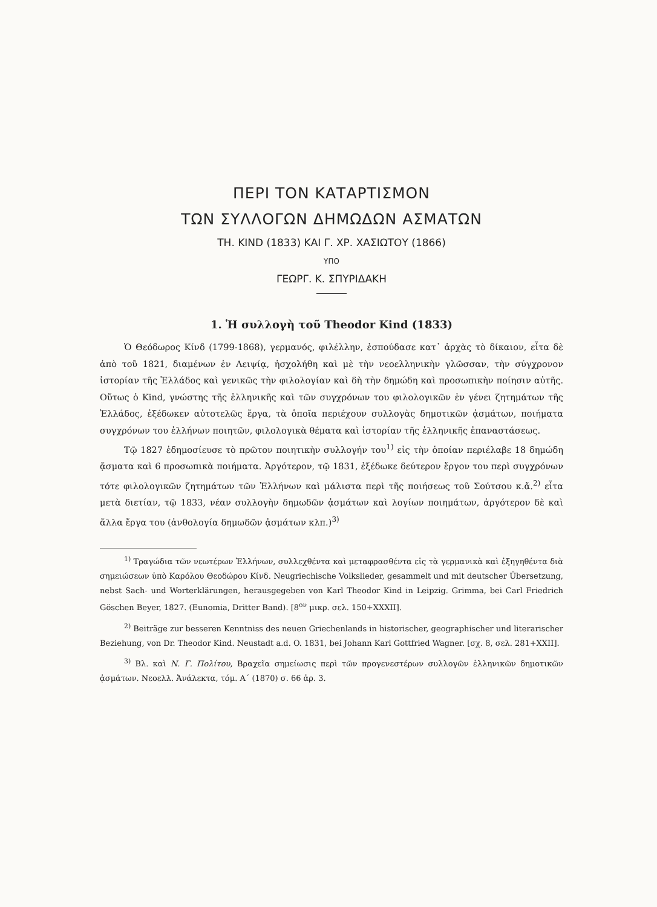ΠΕΡΙ ΤΟΝ ΚΑΤΑΡΤΙΣΜΟΝ
ΤΩΝ ΣΥΛΛΟΓΩΝ ΔΗΜΩΔΩΝ ΑΣΜΑΤΩΝ
ΤΗ. KIND (1833) ΚΑΙ Γ. ΧΡ. ΧΑΣΙΩΤΟΥ (1866)
ΥΠΟ
ΓΕΩΡΓ. Κ. ΣΠΥΡΙΔΑΚΗ
1. Ἡ συλλογὴ τοῦ Theodor Kind (1833)
Ὁ Θεόδωρος Κίνδ (1799-1868), γερμανός, φιλέλλην, ἐσπούδασε κατ᾽ ἀρχὰς τὸ δίκαιον, εἶτα δὲ ἀπὸ τοῦ 1821, διαμένων ἐν Λειψίᾳ, ἠσχολήθη καὶ μὲ τὴν νεοελληνικὴν γλῶσσαν, τὴν σύγχρονον ἱστορίαν τῆς Ἑλλάδος καὶ γενικῶς τὴν φιλολογίαν καὶ δὴ τὴν δημώδη καὶ προσωπικὴν ποίησιν αὐτῆς. Οὕτως ὁ Kind, γνώστης τῆς ἑλληνικῆς καὶ τῶν συγχρόνων του φιλολογικῶν ἐν γένει ζητημάτων τῆς Ἑλλάδος, ἐξέδωκεν αὐτοτελῶς ἔργα, τὰ ὁποῖα περιέχουν συλλογὰς δημοτικῶν ᾀσμάτων, ποιήματα συγχρόνων του ἑλλήνων ποιητῶν, φιλολογικὰ θέματα καὶ ἱστορίαν τῆς ἑλληνικῆς ἐπαναστάσεως.
Τῷ 1827 ἐδημοσίευσε τὸ πρῶτον ποιητικὴν συλλογήν του<sup>1)</sup> εἰς τὴν ὁποίαν περιέλαβε 18 δημώδη ᾄσματα καὶ 6 προσωπικὰ ποιήματα. Ἀργότερον, τῷ 1831, ἐξέδωκε δεύτερον ἔργον του περὶ συγχρόνων τότε φιλολογικῶν ζητημάτων τῶν Ἑλλήνων καὶ μάλιστα περὶ τῆς ποιήσεως τοῦ Σούτσου κ.ἄ.<sup>2)</sup> εἶτα μετὰ διετίαν, τῷ 1833, νέαν συλλογὴν δημωδῶν ᾀσμάτων καὶ λογίων ποιημάτων, ἀργότερον δὲ καὶ ἄλλα ἔργα του (ἀνθολογία δημωδῶν ᾀσμάτων κλπ.)<sup>3)</sup>
<sup>1)</sup> Τραγώδια τῶν νεωτέρων Ἑλλήνων, συλλεχθέντα καὶ μεταφρασθέντα εἰς τὰ γερμανικὰ καὶ ἐξηγηθέντα διὰ σημειώσεων ὑπὸ Καρόλου Θεοδώρου Κίνδ. Neugriechische Volkslieder, gesammelt und mit deutscher Übersetzung, nebst Sach- und Worterklärungen, herausgegeben von Karl Theodor Kind in Leipzig. Grimma, bei Carl Friedrich Göschen Beyer, 1827. (Eunomia, Dritter Band). [8<sup>ον</sup> μικρ. σελ. 150+XXXII].
<sup>2)</sup> Beiträge zur besseren Kenntniss des neuen Griechenlands in historischer, geographischer und literarischer Beziehung, von Dr. Theodor Kind. Neustadt a.d. O. 1831, bei Johann Karl Gottfried Wagner. [σχ. 8, σελ. 281+XXII].
<sup>3)</sup> Βλ. καὶ Ν. Γ. Πολίτου, Βραχεῖα σημείωσις περὶ τῶν προγενεστέρων συλλογῶν ἑλληνικῶν δημοτικῶν ᾀσμάτων. Νεοελλ. Ἀνάλεκτα, τόμ. Α΄ (1870) σ. 66 ἀρ. 3.